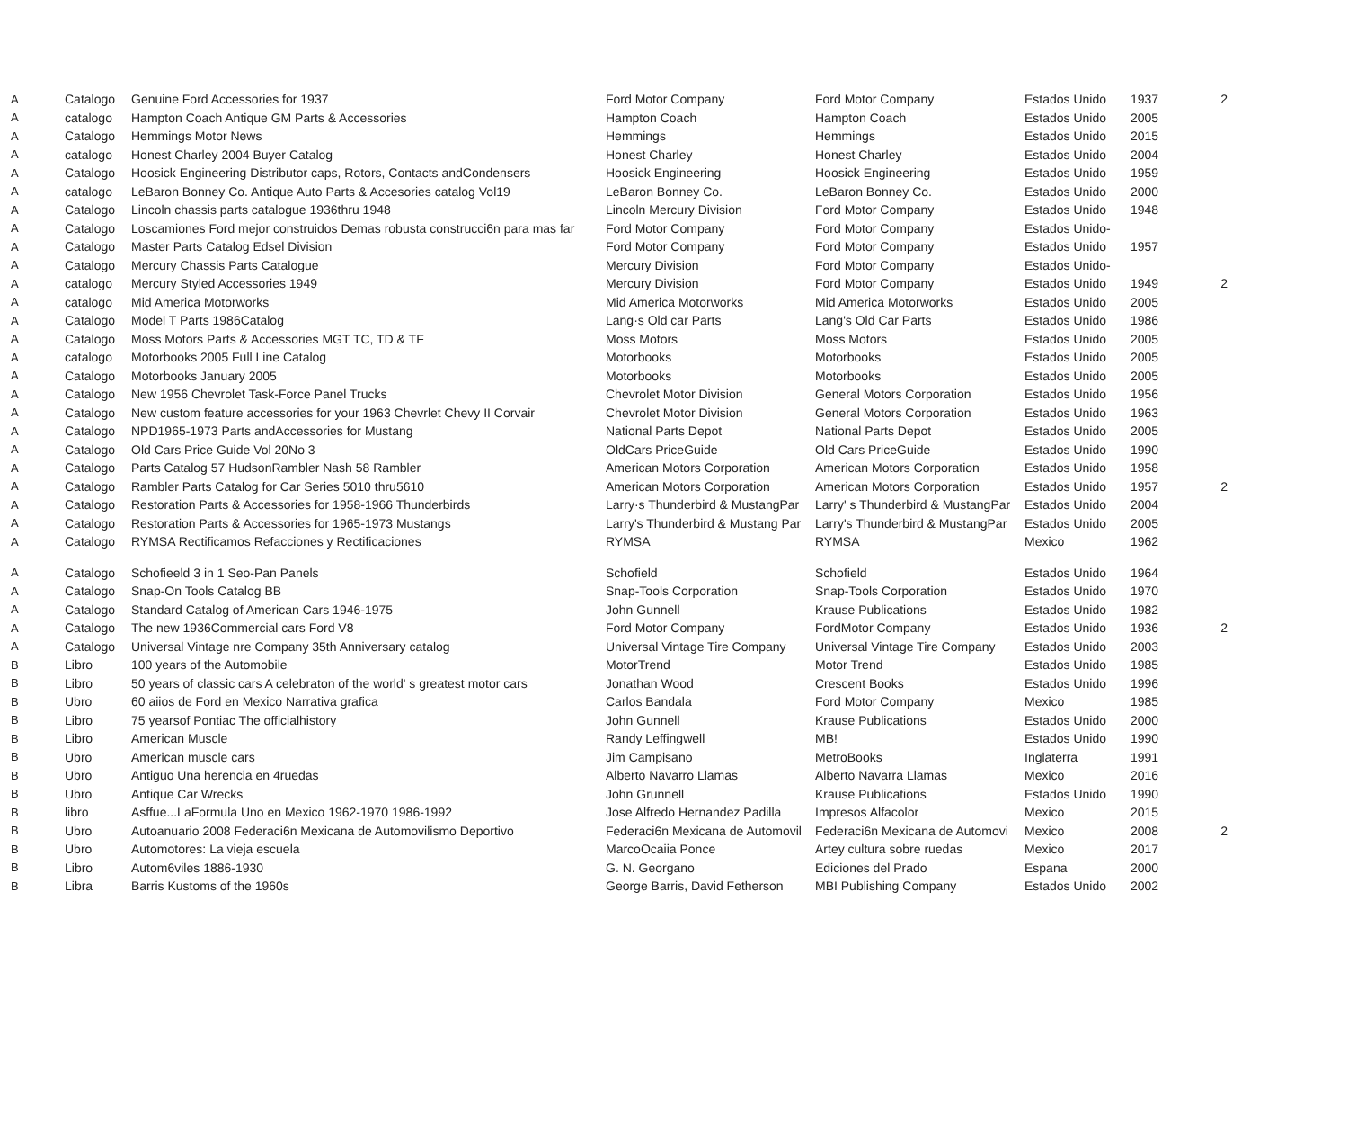| A | Catalogo | Genuine Ford Accessories for 1937 | Ford Motor Company | Ford Motor Company | Estados Unido | 1937 | 2 |
| A | catalogo | Hampton Coach Antique GM Parts & Accessories | Hampton Coach | Hampton Coach | Estados Unido | 2005 | |
| A | Catalogo | Hemmings Motor News | Hemmings | Hemmings | Estados Unido | 2015 | |
| A | catalogo | Honest Charley 2004 Buyer Catalog | Honest Charley | Honest Charley | Estados Unido | 2004 | |
| A | Catalogo | Hoosick Engineering Distributor caps, Rotors, Contacts andCondensers | Hoosick Engineering | Hoosick Engineering | Estados Unido | 1959 | |
| A | catalogo | LeBaron Bonney Co. Antique Auto Parts & Accesories catalog Vol19 | LeBaron Bonney Co. | LeBaron Bonney Co. | Estados Unido | 2000 | |
| A | Catalogo | Lincoln chassis parts catalogue 1936thru 1948 | Lincoln Mercury Division | Ford Motor Company | Estados Unido | 1948 | |
| A | Catalogo | Loscamiones Ford mejor construidos Demas robusta construcci6n para mas far | Ford Motor Company | Ford Motor Company | Estados Unido- | | |
| A | Catalogo | Master Parts Catalog Edsel Division | Ford Motor Company | Ford Motor Company | Estados Unido | 1957 | |
| A | Catalogo | Mercury Chassis Parts Catalogue | Mercury Division | Ford Motor Company | Estados Unido- | | |
| A | catalogo | Mercury Styled Accessories 1949 | Mercury Division | Ford Motor Company | Estados Unido | 1949 | 2 |
| A | catalogo | Mid America Motorworks | Mid America Motorworks | Mid America Motorworks | Estados Unido | 2005 | |
| A | Catalogo | Model T Parts 1986Catalog | Lang·s Old car Parts | Lang's Old Car Parts | Estados Unido | 1986 | |
| A | Catalogo | Moss Motors Parts & Accessories MGT TC, TD & TF | Moss Motors | Moss Motors | Estados Unido | 2005 | |
| A | catalogo | Motorbooks 2005 Full Line Catalog | Motorbooks | Motorbooks | Estados Unido | 2005 | |
| A | Catalogo | Motorbooks January 2005 | Motorbooks | Motorbooks | Estados Unido | 2005 | |
| A | Catalogo | New 1956 Chevrolet Task-Force Panel Trucks | Chevrolet Motor Division | General Motors Corporation | Estados Unido | 1956 | |
| A | Catalogo | New custom feature accessories for your 1963 Chevrlet Chevy II Corvair | Chevrolet Motor Division | General Motors Corporation | Estados Unido | 1963 | |
| A | Catalogo | NPD1965-1973 Parts andAccessories for Mustang | National Parts Depot | National Parts Depot | Estados Unido | 2005 | |
| A | Catalogo | Old Cars Price Guide Vol 20No 3 | OldCars PriceGuide | Old Cars PriceGuide | Estados Unido | 1990 | |
| A | Catalogo | Parts Catalog 57 HudsonRambler Nash 58 Rambler | American Motors Corporation | American Motors Corporation | Estados Unido | 1958 | |
| A | Catalogo | Rambler Parts Catalog for Car Series 5010 thru5610 | American Motors Corporation | American Motors Corporation | Estados Unido | 1957 | 2 |
| A | Catalogo | Restoration Parts & Accessories for 1958-1966 Thunderbirds | Larry·s Thunderbird & MustangPar | Larry' s Thunderbird & MustangPar | Estados Unido | 2004 | |
| A | Catalogo | Restoration Parts & Accessories for 1965-1973 Mustangs | Larry's Thunderbird & Mustang Par | Larry's Thunderbird & MustangPar | Estados Unido | 2005 | |
| A | Catalogo | RYMSA Rectificamos Refacciones y Rectificaciones | RYMSA | RYMSA | Mexico | 1962 | |
| A | Catalogo | Schofieeld 3 in 1 Seo-Pan Panels | Schofield | Schofield | Estados Unido | 1964 | |
| A | Catalogo | Snap-On Tools Catalog BB | Snap-Tools Corporation | Snap-Tools Corporation | Estados Unido | 1970 | |
| A | Catalogo | Standard Catalog of American Cars 1946-1975 | John Gunnell | Krause Publications | Estados Unido | 1982 | |
| A | Catalogo | The new 1936Commercial cars Ford V8 | Ford Motor Company | FordMotor Company | Estados Unido | 1936 | 2 |
| A | Catalogo | Universal Vintage nre Company 35th Anniversary catalog | Universal Vintage Tire Company | Universal Vintage Tire Company | Estados Unido | 2003 | |
| B | Libro | 100 years of the Automobile | MotorTrend | Motor Trend | Estados Unido | 1985 | |
| B | Libro | 50 years of classic cars A celebraton of the world' s greatest motor cars | Jonathan Wood | Crescent Books | Estados Unido | 1996 | |
| B | Ubro | 60 aiios de Ford en Mexico Narrativa grafica | Carlos Bandala | Ford Motor Company | Mexico | 1985 | |
| B | Libro | 75 yearsof Pontiac The officialhistory | John Gunnell | Krause Publications | Estados Unido | 2000 | |
| B | Libro | American Muscle | Randy Leffingwell | MB! | Estados Unido | 1990 | |
| B | Ubro | American muscle cars | Jim Campisano | MetroBooks | Inglaterra | 1991 | |
| B | Ubro | Antiguo Una herencia en 4ruedas | Alberto Navarro Llamas | Alberto Navarra Llamas | Mexico | 2016 | |
| B | Ubro | Antique Car Wrecks | John Grunnell | Krause Publications | Estados Unido | 1990 | |
| B | libro | Asffue...LaFormula Uno en Mexico 1962-1970 1986-1992 | Jose Alfredo Hernandez Padilla | Impresos Alfacolor | Mexico | 2015 | |
| B | Ubro | Autoanuario 2008 Federaci6n Mexicana de Automovilismo Deportivo | Federaci6n Mexicana de Automovil | Federaci6n Mexicana de Automovi | Mexico | 2008 | 2 |
| B | Ubro | Automotores: La vieja escuela | MarcoOcaiia Ponce | Artey cultura sobre ruedas | Mexico | 2017 | |
| B | Libro | Autom6viles 1886-1930 | G. N. Georgano | Ediciones del Prado | Espana | 2000 | |
| B | Libra | Barris Kustoms of the 1960s | George Barris, David Fetherson | MBI Publishing Company | Estados Unido | 2002 | |